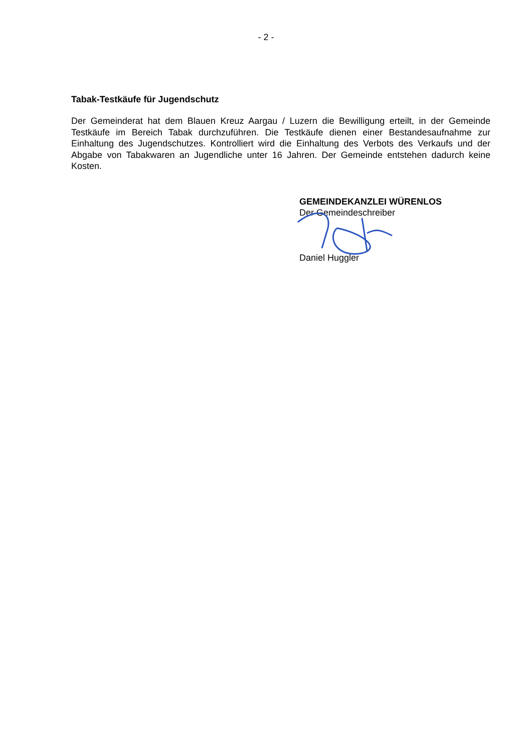- 2 -
Tabak-Testkäufe für Jugendschutz
Der Gemeinderat hat dem Blauen Kreuz Aargau / Luzern die Bewilligung erteilt, in der Gemeinde Testkäufe im Bereich Tabak durchzuführen. Die Testkäufe dienen einer Bestandesaufnahme zur Einhaltung des Jugendschutzes. Kontrolliert wird die Einhaltung des Verbots des Verkaufs und der Abgabe von Tabakwaren an Jugendliche unter 16 Jahren. Der Gemeinde entstehen dadurch keine Kosten.
GEMEINDEKANZLEI WÜRENLOS
Der Gemeindeschreiber
Daniel Huggler